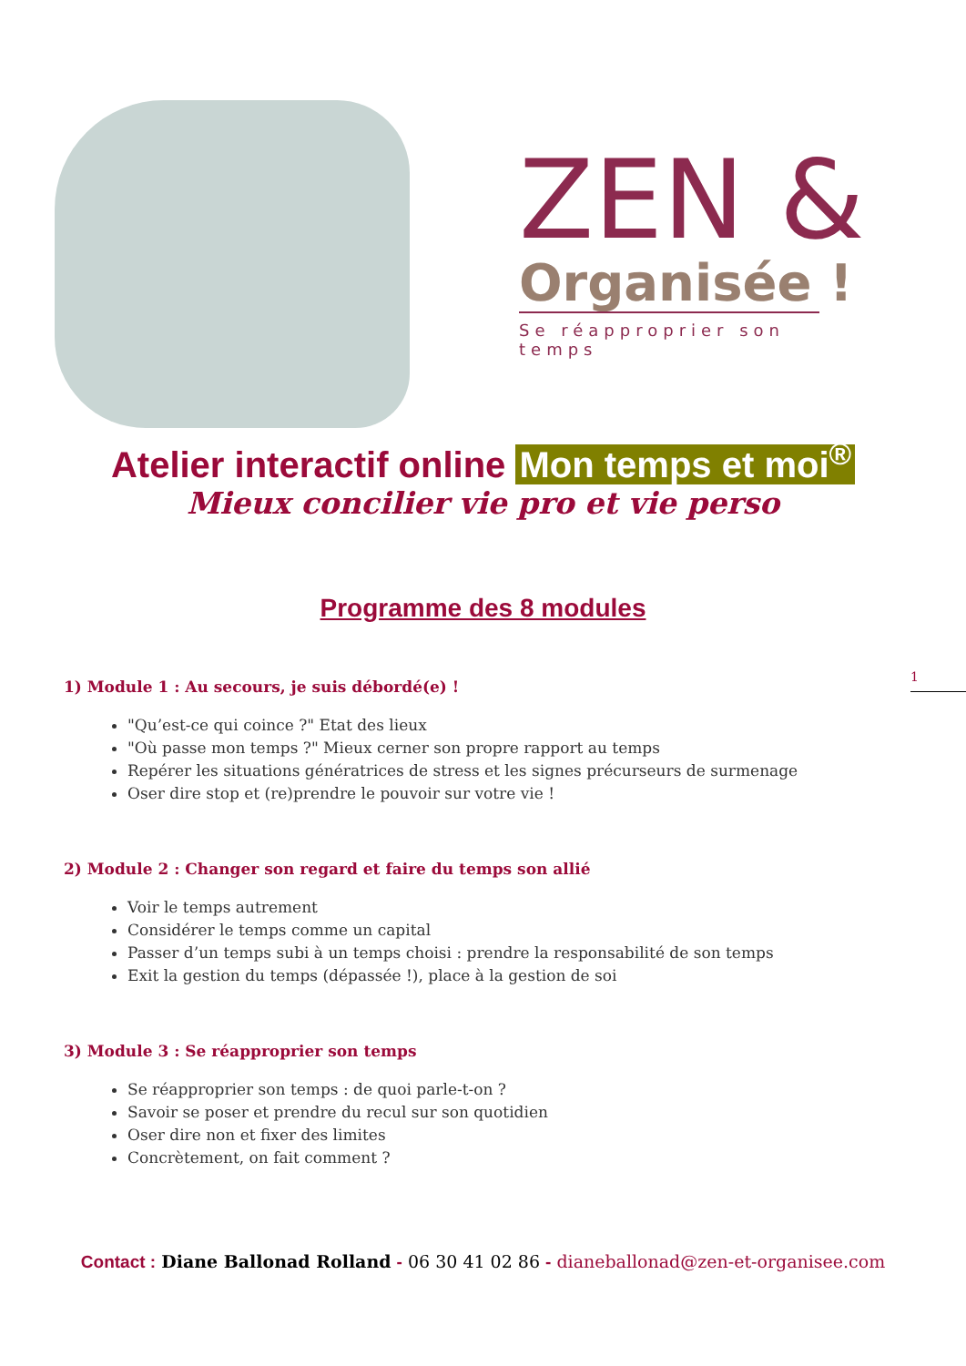ZEN &
Organisée !
Se réapproprier son temps
Atelier interactif online Mon temps et moi<sup>®</sup>
Mieux concilier vie pro et vie perso
Programme des 8 modules
1
1) Module 1 : Au secours, je suis débordé(e) !
"Qu’est-ce qui coince ?" Etat des lieux
"Où passe mon temps ?" Mieux cerner son propre rapport au temps
Repérer les situations génératrices de stress et les signes précurseurs de surmenage
Oser dire stop et (re)prendre le pouvoir sur votre vie !
2) Module 2 : Changer son regard et faire du temps son allié
Voir le temps autrement
Considérer le temps comme un capital
Passer d’un temps subi à un temps choisi : prendre la responsabilité de son temps
Exit la gestion du temps (dépassée !), place à la gestion de soi
3) Module 3 : Se réapproprier son temps
Se réapproprier son temps : de quoi parle-t-on ?
Savoir se poser et prendre du recul sur son quotidien
Oser dire non et fixer des limites
Concrètement, on fait comment ?
Contact : Diane Ballonad Rolland - 06 30 41 02 86 - dianeballonad@zen-et-organisee.com